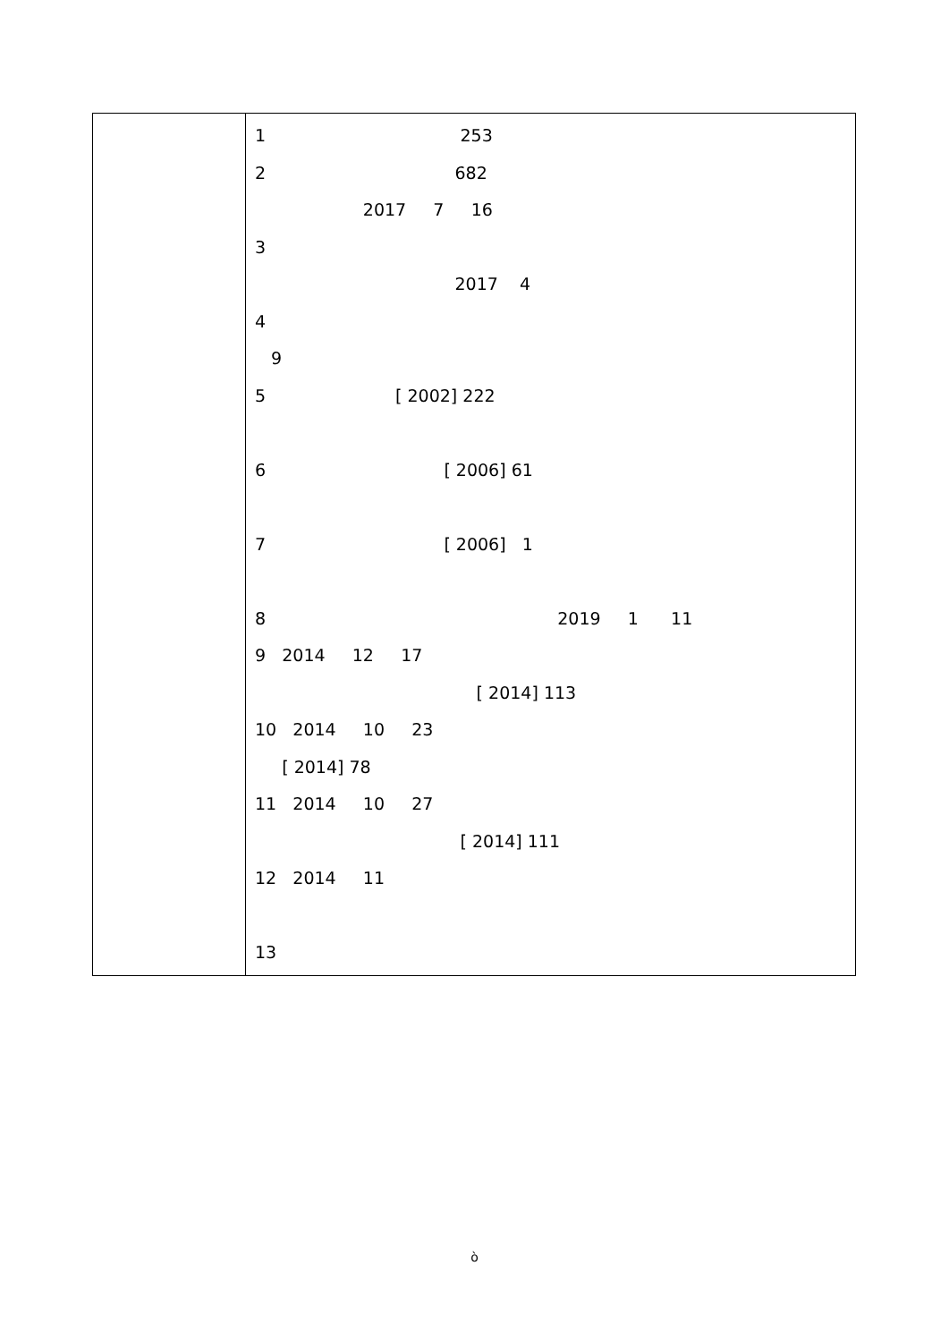| | 1 253 2 682 2017 7 16 3 2017 4 4 9 5 [ 2002] 222 6 [ 2006] 61 7 [ 2006] 1 8 2019 1 11 9 2014 12 17 [ 2014] 113 10 2014 10 23 [ 2014] 78 11 2014 10 27 [ 2014] 111 12 2014 11 13 |
ò